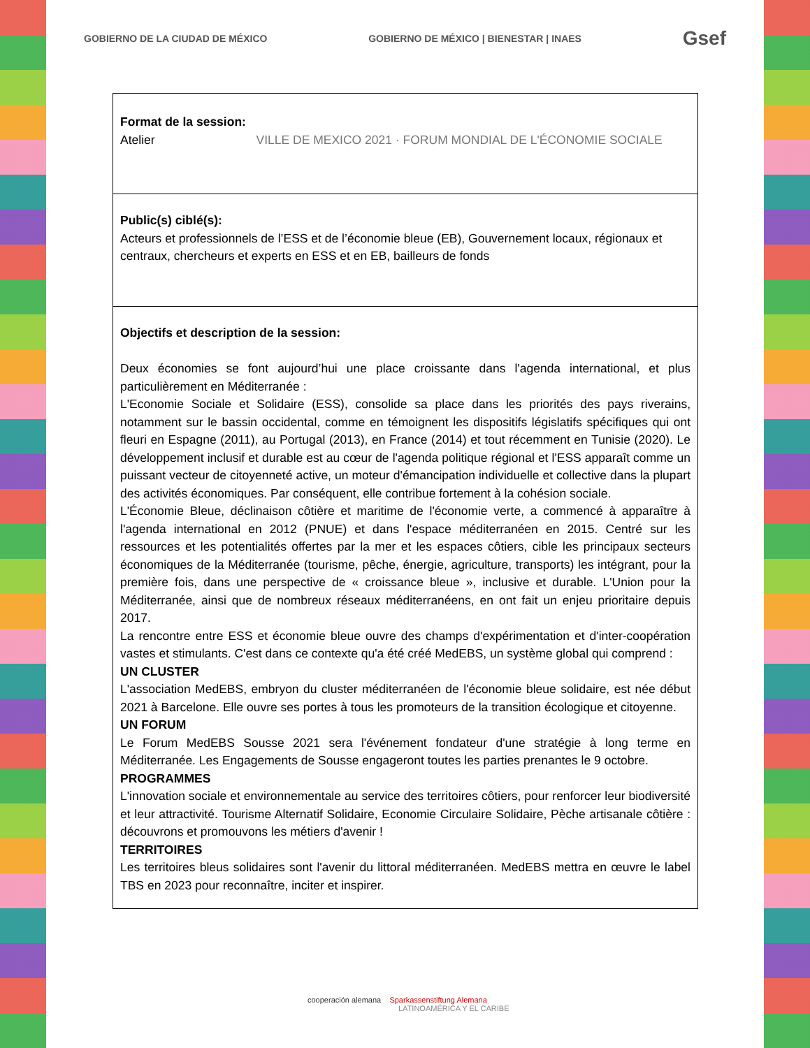GOBIERNO DE LA CIUDAD DE MÉXICO GOBIERNO DE MÉXICO | BIENESTAR | INAES Gsef
| Format de la session: Atelier VILLE DE MEXICO 2021 · FORUM MONDIAL DE L'ÉCONOMIE SOCIALE |
| Public(s) ciblé(s): Acteurs et professionnels de l’ESS et de l’économie bleue (EB), Gouvernement locaux, régionaux et centraux, chercheurs et experts en ESS et en EB, bailleurs de fonds |
| Objectifs et description de la session: Deux économies se font aujourd’hui une place croissante dans l'agenda international, et plus particulièrement en Méditerranée : L'Economie Sociale et Solidaire (ESS), consolide sa place dans les priorités des pays riverains, notamment sur le bassin occidental, comme en témoignent les dispositifs législatifs spécifiques qui ont fleuri en Espagne (2011), au Portugal (2013), en France (2014) et tout récemment en Tunisie (2020). Le développement inclusif et durable est au cœur de l'agenda politique régional et l'ESS apparaît comme un puissant vecteur de citoyenneté active, un moteur d'émancipation individuelle et collective dans la plupart des activités économiques. Par conséquent, elle contribue fortement à la cohésion sociale. L'Économie Bleue, déclinaison côtière et maritime de l'économie verte, a commencé à apparaître à l'agenda international en 2012 (PNUE) et dans l'espace méditerranéen en 2015. Centré sur les ressources et les potentialités offertes par la mer et les espaces côtiers, cible les principaux secteurs économiques de la Méditerranée (tourisme, pêche, énergie, agriculture, transports) les intégrant, pour la première fois, dans une perspective de « croissance bleue », inclusive et durable. L'Union pour la Méditerranée, ainsi que de nombreux réseaux méditerranéens, en ont fait un enjeu prioritaire depuis 2017. La rencontre entre ESS et économie bleue ouvre des champs d'expérimentation et d'inter-coopération vastes et stimulants. C'est dans ce contexte qu'a été créé MedEBS, un système global qui comprend : UN CLUSTER L'association MedEBS, embryon du cluster méditerranéen de l'économie bleue solidaire, est née début 2021 à Barcelone. Elle ouvre ses portes à tous les promoteurs de la transition écologique et citoyenne. UN FORUM Le Forum MedEBS Sousse 2021 sera l'événement fondateur d'une stratégie à long terme en Méditerranée. Les Engagements de Sousse engageront toutes les parties prenantes le 9 octobre. PROGRAMMES L'innovation sociale et environnementale au service des territoires côtiers, pour renforcer leur biodiversité et leur attractivité. Tourisme Alternatif Solidaire, Economie Circulaire Solidaire, Pèche artisanale côtière : découvrons et promouvons les métiers d'avenir ! TERRITOIRES Les territoires bleus solidaires sont l'avenir du littoral méditerranéen. MedEBS mettra en œuvre le label TBS en 2023 pour reconnaître, inciter et inspirer. |
cooperación alemana Sparkassenstiftung Alemana
LATINOAMÉRICA Y EL CARIBE